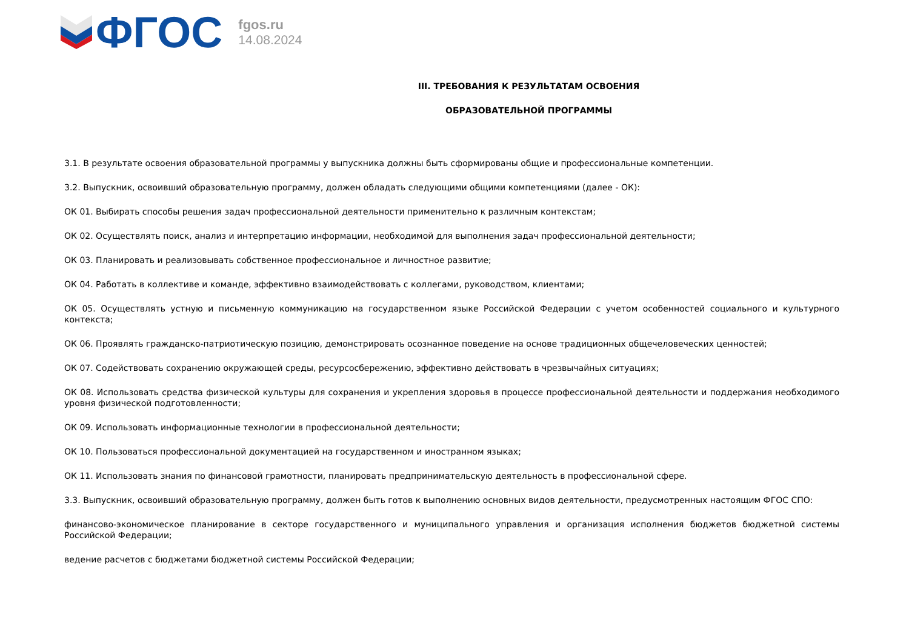ФГОС
fgos.ru
14.08.2024
III. ТРЕБОВАНИЯ К РЕЗУЛЬТАТАМ ОСВОЕНИЯ
ОБРАЗОВАТЕЛЬНОЙ ПРОГРАММЫ
3.1. В результате освоения образовательной программы у выпускника должны быть сформированы общие и профессиональные компетенции.
3.2. Выпускник, освоивший образовательную программу, должен обладать следующими общими компетенциями (далее - ОК):
ОК 01. Выбирать способы решения задач профессиональной деятельности применительно к различным контекстам;
ОК 02. Осуществлять поиск, анализ и интерпретацию информации, необходимой для выполнения задач профессиональной деятельности;
ОК 03. Планировать и реализовывать собственное профессиональное и личностное развитие;
ОК 04. Работать в коллективе и команде, эффективно взаимодействовать с коллегами, руководством, клиентами;
ОК 05. Осуществлять устную и письменную коммуникацию на государственном языке Российской Федерации с учетом особенностей социального и культурного контекста;
ОК 06. Проявлять гражданско-патриотическую позицию, демонстрировать осознанное поведение на основе традиционных общечеловеческих ценностей;
ОК 07. Содействовать сохранению окружающей среды, ресурсосбережению, эффективно действовать в чрезвычайных ситуациях;
ОК 08. Использовать средства физической культуры для сохранения и укрепления здоровья в процессе профессиональной деятельности и поддержания необходимого уровня физической подготовленности;
ОК 09. Использовать информационные технологии в профессиональной деятельности;
ОК 10. Пользоваться профессиональной документацией на государственном и иностранном языках;
ОК 11. Использовать знания по финансовой грамотности, планировать предпринимательскую деятельность в профессиональной сфере.
3.3. Выпускник, освоивший образовательную программу, должен быть готов к выполнению основных видов деятельности, предусмотренных настоящим ФГОС СПО:
финансово-экономическое планирование в секторе государственного и муниципального управления и организация исполнения бюджетов бюджетной системы Российской Федерации;
ведение расчетов с бюджетами бюджетной системы Российской Федерации;